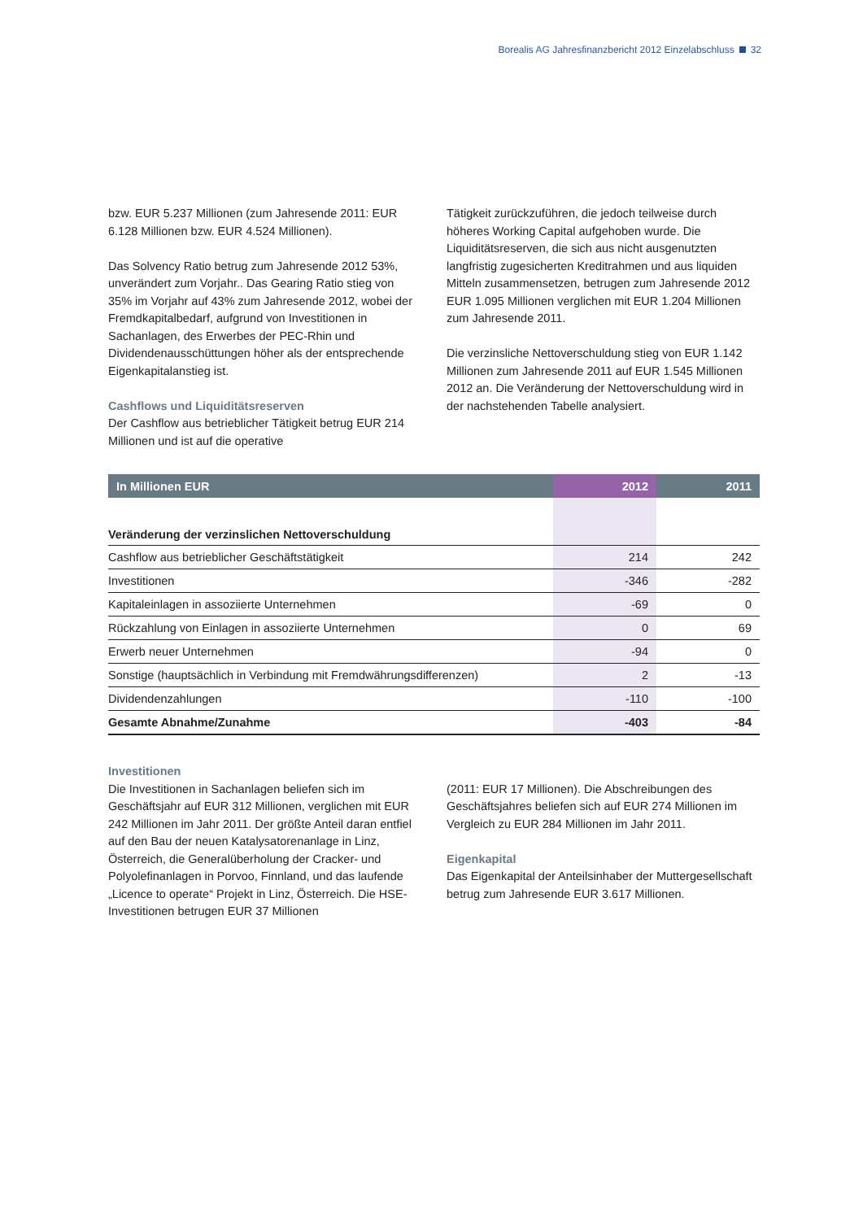Borealis AG Jahresfinanzbericht 2012 Einzelabschluss 32
bzw. EUR 5.237 Millionen (zum Jahresende 2011: EUR 6.128 Millionen bzw. EUR 4.524 Millionen).
Das Solvency Ratio betrug zum Jahresende 2012 53%, unverändert zum Vorjahr.. Das Gearing Ratio stieg von 35% im Vorjahr auf 43% zum Jahresende 2012, wobei der Fremdkapitalbedarf, aufgrund von Investitionen in Sachanlagen, des Erwerbes der PEC-Rhin und Dividendenausschüttungen höher als der entsprechende Eigenkapitalanstieg ist.
Cashflows und Liquiditätsreserven
Der Cashflow aus betrieblicher Tätigkeit betrug EUR 214 Millionen und ist auf die operative
Tätigkeit zurückzuführen, die jedoch teilweise durch höheres Working Capital aufgehoben wurde. Die Liquiditätsreserven, die sich aus nicht ausgenutzten langfristig zugesicherten Kreditrahmen und aus liquiden Mitteln zusammensetzen, betrugen zum Jahresende 2012 EUR 1.095 Millionen verglichen mit EUR 1.204 Millionen zum Jahresende 2011.
Die verzinsliche Nettoverschuldung stieg von EUR 1.142 Millionen zum Jahresende 2011 auf EUR 1.545 Millionen 2012 an. Die Veränderung der Nettoverschuldung wird in der nachstehenden Tabelle analysiert.
| In Millionen EUR | 2012 | 2011 |
| --- | --- | --- |
| Veränderung der verzinslichen Nettoverschuldung | | |
| Cashflow aus betrieblicher Geschäftstätigkeit | 214 | 242 |
| Investitionen | -346 | -282 |
| Kapitaleinlagen in assoziierte Unternehmen | -69 | 0 |
| Rückzahlung von Einlagen in assoziierte Unternehmen | 0 | 69 |
| Erwerb neuer Unternehmen | -94 | 0 |
| Sonstige (hauptsächlich in Verbindung mit Fremdwährungsdifferenzen) | 2 | -13 |
| Dividendenzahlungen | -110 | -100 |
| Gesamte Abnahme/Zunahme | -403 | -84 |
Investitionen
Die Investitionen in Sachanlagen beliefen sich im Geschäftsjahr auf EUR 312 Millionen, verglichen mit EUR 242 Millionen im Jahr 2011. Der größte Anteil daran entfiel auf den Bau der neuen Katalysatorenanlage in Linz, Österreich, die Generalüberholung der Cracker- und Polyolefinanlagen in Porvoo, Finnland, und das laufende „Licence to operate“ Projekt in Linz, Österreich. Die HSE-Investitionen betrugen EUR 37 Millionen
(2011: EUR 17 Millionen). Die Abschreibungen des Geschäftsjahres beliefen sich auf EUR 274 Millionen im Vergleich zu EUR 284 Millionen im Jahr 2011.
Eigenkapital
Das Eigenkapital der Anteilsinhaber der Muttergesellschaft betrug zum Jahresende EUR 3.617 Millionen.